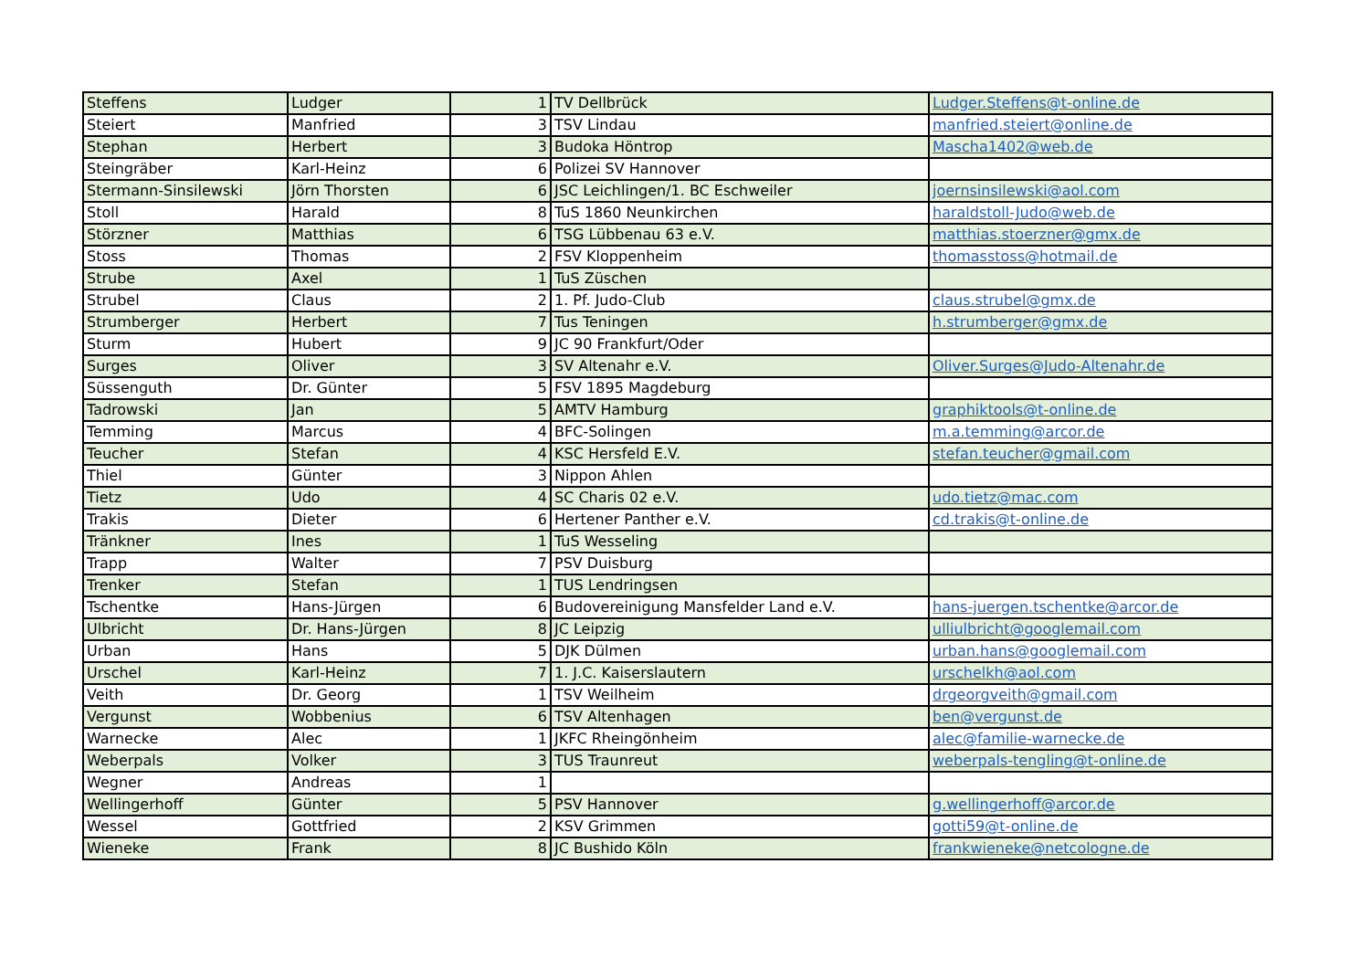| Steffens | Ludger | 1 | TV Dellbrück | Ludger.Steffens@t-online.de |
| Steiert | Manfried | 3 | TSV Lindau | manfried.steiert@online.de |
| Stephan | Herbert | 3 | Budoka Höntrop | Mascha1402@web.de |
| Steingräber | Karl-Heinz | 6 | Polizei SV Hannover | |
| Stermann-Sinsilewski | Jörn Thorsten | 6 | JSC Leichlingen/1. BC Eschweiler | joernsinsilewski@aol.com |
| Stoll | Harald | 8 | TuS 1860 Neunkirchen | haraldstoll-Judo@web.de |
| Störzner | Matthias | 6 | TSG Lübbenau 63 e.V. | matthias.stoerzner@gmx.de |
| Stoss | Thomas | 2 | FSV Kloppenheim | thomasstoss@hotmail.de |
| Strube | Axel | 1 | TuS Züschen | |
| Strubel | Claus | 2 | 1. Pf. Judo-Club | claus.strubel@gmx.de |
| Strumberger | Herbert | 7 | Tus Teningen | h.strumberger@gmx.de |
| Sturm | Hubert | 9 | JC 90 Frankfurt/Oder | |
| Surges | Oliver | 3 | SV Altenahr e.V. | Oliver.Surges@Judo-Altenahr.de |
| Süssenguth | Dr. Günter | 5 | FSV 1895 Magdeburg | |
| Tadrowski | Jan | 5 | AMTV Hamburg | graphiktools@t-online.de |
| Temming | Marcus | 4 | BFC-Solingen | m.a.temming@arcor.de |
| Teucher | Stefan | 4 | KSC Hersfeld E.V. | stefan.teucher@gmail.com |
| Thiel | Günter | 3 | Nippon Ahlen | |
| Tietz | Udo | 4 | SC Charis 02 e.V. | udo.tietz@mac.com |
| Trakis | Dieter | 6 | Hertener Panther e.V. | cd.trakis@t-online.de |
| Tränkner | Ines | 1 | TuS Wesseling | |
| Trapp | Walter | 7 | PSV Duisburg | |
| Trenker | Stefan | 1 | TUS Lendringsen | |
| Tschentke | Hans-Jürgen | 6 | Budovereinigung Mansfelder Land e.V. | hans-juergen.tschentke@arcor.de |
| Ulbricht | Dr. Hans-Jürgen | 8 | JC Leipzig | ulliulbricht@googlemail.com |
| Urban | Hans | 5 | DJK Dülmen | urban.hans@googlemail.com |
| Urschel | Karl-Heinz | 7 | 1. J.C. Kaiserslautern | urschelkh@aol.com |
| Veith | Dr. Georg | 1 | TSV Weilheim | drgeorgveith@gmail.com |
| Vergunst | Wobbenius | 6 | TSV Altenhagen | ben@vergunst.de |
| Warnecke | Alec | 1 | JKFC Rheingönheim | alec@familie-warnecke.de |
| Weberpals | Volker | 3 | TUS Traunreut | weberpals-tengling@t-online.de |
| Wegner | Andreas | 1 | | |
| Wellingerhoff | Günter | 5 | PSV Hannover | g.wellingerhoff@arcor.de |
| Wessel | Gottfried | 2 | KSV Grimmen | gotti59@t-online.de |
| Wieneke | Frank | 8 | JC Bushido Köln | frankwieneke@netcologne.de |